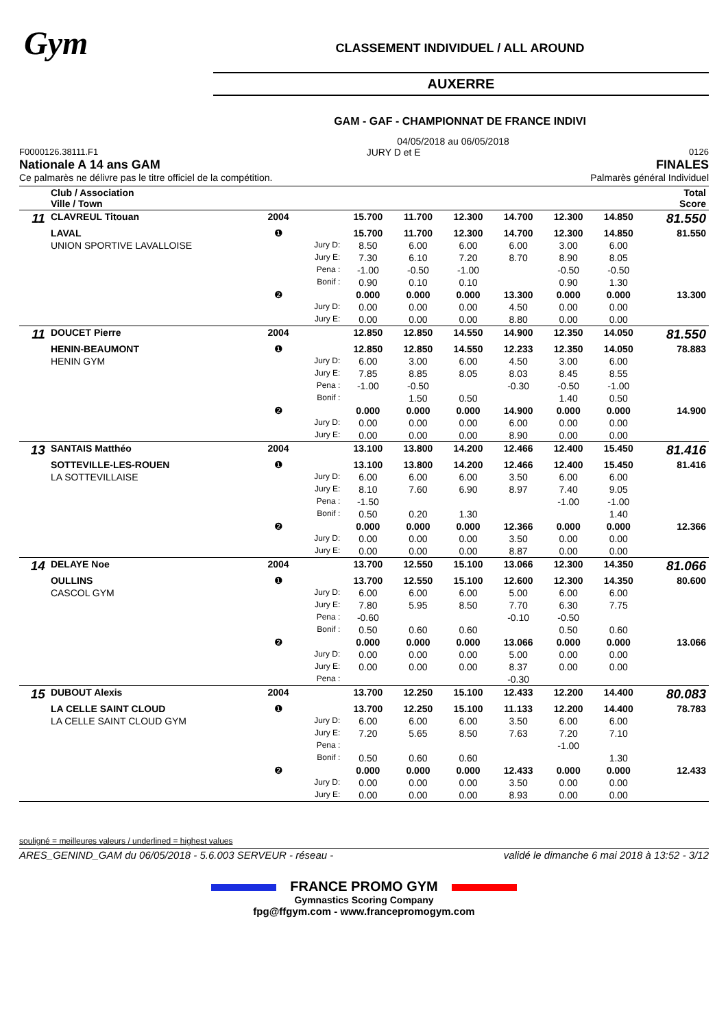Gym
CLASSEMENT INDIVIDUEL / ALL AROUND
AUXERRE
GAM - GAF - CHAMPIONNAT DE FRANCE INDIVI
04/05/2018 au 06/05/2018
F0000126.38111.F1 JURY D et E 0126
Nationale A 14 ans GAM FINALES
Ce palmarès ne délivre pas le titre officiel de la compétition. Palmarès général Individuel
| | Club / Association Ville / Town | | | | | | | | | Total Score |
| 11 | CLAVREUL Titouan | 2004 | | 15.700 | 11.700 | 12.300 | 14.700 | 12.300 | 14.850 | 81.550 |
| | LAVAL | ❶ | | 15.700 | 11.700 | 12.300 | 14.700 | 12.300 | 14.850 | 81.550 |
| | UNION SPORTIVE LAVALLOISE | | Jury D: | 8.50 | 6.00 | 6.00 | 6.00 | 3.00 | 6.00 | |
| | | | Jury E: | 7.30 | 6.10 | 7.20 | 8.70 | 8.90 | 8.05 | |
| | | | Pena : | -1.00 | -0.50 | -1.00 | | -0.50 | -0.50 | |
| | | | Bonif : | 0.90 | 0.10 | 0.10 | | 0.90 | 1.30 | |
| | | ❷ | | 0.000 | 0.000 | 0.000 | 13.300 | 0.000 | 0.000 | 13.300 |
| | | | Jury D: | 0.00 | 0.00 | 0.00 | 4.50 | 0.00 | 0.00 | |
| | | | Jury E: | 0.00 | 0.00 | 0.00 | 8.80 | 0.00 | 0.00 | |
| 11 | DOUCET Pierre | 2004 | | 12.850 | 12.850 | 14.550 | 14.900 | 12.350 | 14.050 | 81.550 |
| | HENIN-BEAUMONT | ❶ | | 12.850 | 12.850 | 14.550 | 12.233 | 12.350 | 14.050 | 78.883 |
| | HENIN GYM | | Jury D: | 6.00 | 3.00 | 6.00 | 4.50 | 3.00 | 6.00 | |
| | | | Jury E: | 7.85 | 8.85 | 8.05 | 8.03 | 8.45 | 8.55 | |
| | | | Pena : | -1.00 | -0.50 | | -0.30 | -0.50 | -1.00 | |
| | | | Bonif : | | 1.50 | 0.50 | | 1.40 | 0.50 | |
| | | ❷ | | 0.000 | 0.000 | 0.000 | 14.900 | 0.000 | 0.000 | 14.900 |
| | | | Jury D: | 0.00 | 0.00 | 0.00 | 6.00 | 0.00 | 0.00 | |
| | | | Jury E: | 0.00 | 0.00 | 0.00 | 8.90 | 0.00 | 0.00 | |
| 13 | SANTAIS Matthéo | 2004 | | 13.100 | 13.800 | 14.200 | 12.466 | 12.400 | 15.450 | 81.416 |
| | SOTTEVILLE-LES-ROUEN | ❶ | | 13.100 | 13.800 | 14.200 | 12.466 | 12.400 | 15.450 | 81.416 |
| | LA SOTTEVILLAISE | | Jury D: | 6.00 | 6.00 | 6.00 | 3.50 | 6.00 | 6.00 | |
| | | | Jury E: | 8.10 | 7.60 | 6.90 | 8.97 | 7.40 | 9.05 | |
| | | | Pena : | -1.50 | | | | -1.00 | -1.00 | |
| | | | Bonif : | 0.50 | 0.20 | 1.30 | | | 1.40 | |
| | | ❷ | | 0.000 | 0.000 | 0.000 | 12.366 | 0.000 | 0.000 | 12.366 |
| | | | Jury D: | 0.00 | 0.00 | 0.00 | 3.50 | 0.00 | 0.00 | |
| | | | Jury E: | 0.00 | 0.00 | 0.00 | 8.87 | 0.00 | 0.00 | |
| 14 | DELAYE Noe | 2004 | | 13.700 | 12.550 | 15.100 | 13.066 | 12.300 | 14.350 | 81.066 |
| | OULLINS | ❶ | | 13.700 | 12.550 | 15.100 | 12.600 | 12.300 | 14.350 | 80.600 |
| | CASCOL GYM | | Jury D: | 6.00 | 6.00 | 6.00 | 5.00 | 6.00 | 6.00 | |
| | | | Jury E: | 7.80 | 5.95 | 8.50 | 7.70 | 6.30 | 7.75 | |
| | | | Pena : | -0.60 | | | -0.10 | -0.50 | | |
| | | | Bonif : | 0.50 | 0.60 | 0.60 | | 0.50 | 0.60 | |
| | | ❷ | | 0.000 | 0.000 | 0.000 | 13.066 | 0.000 | 0.000 | 13.066 |
| | | | Jury D: | 0.00 | 0.00 | 0.00 | 5.00 | 0.00 | 0.00 | |
| | | | Jury E: | 0.00 | 0.00 | 0.00 | 8.37 | 0.00 | 0.00 | |
| | | | Pena : | | | | -0.30 | | | |
| 15 | DUBOUT Alexis | 2004 | | 13.700 | 12.250 | 15.100 | 12.433 | 12.200 | 14.400 | 80.083 |
| | LA CELLE SAINT CLOUD | ❶ | | 13.700 | 12.250 | 15.100 | 11.133 | 12.200 | 14.400 | 78.783 |
| | LA CELLE SAINT CLOUD GYM | | Jury D: | 6.00 | 6.00 | 6.00 | 3.50 | 6.00 | 6.00 | |
| | | | Jury E: | 7.20 | 5.65 | 8.50 | 7.63 | 7.20 | 7.10 | |
| | | | Pena : | | | | | -1.00 | | |
| | | | Bonif : | 0.50 | 0.60 | 0.60 | | | 1.30 | |
| | | ❷ | | 0.000 | 0.000 | 0.000 | 12.433 | 0.000 | 0.000 | 12.433 |
| | | | Jury D: | 0.00 | 0.00 | 0.00 | 3.50 | 0.00 | 0.00 | |
| | | | Jury E: | 0.00 | 0.00 | 0.00 | 8.93 | 0.00 | 0.00 | |
souligné = meilleures valeurs / underlined = highest values
ARES_GENIND_GAM du 06/05/2018 - 5.6.003 SERVEUR - réseau - validé le dimanche 6 mai 2018 à 13:52 - 3/12
FRANCE PROMO GYM
Gymnastics Scoring Company
fpg@ffgym.com - www.francepromogym.com